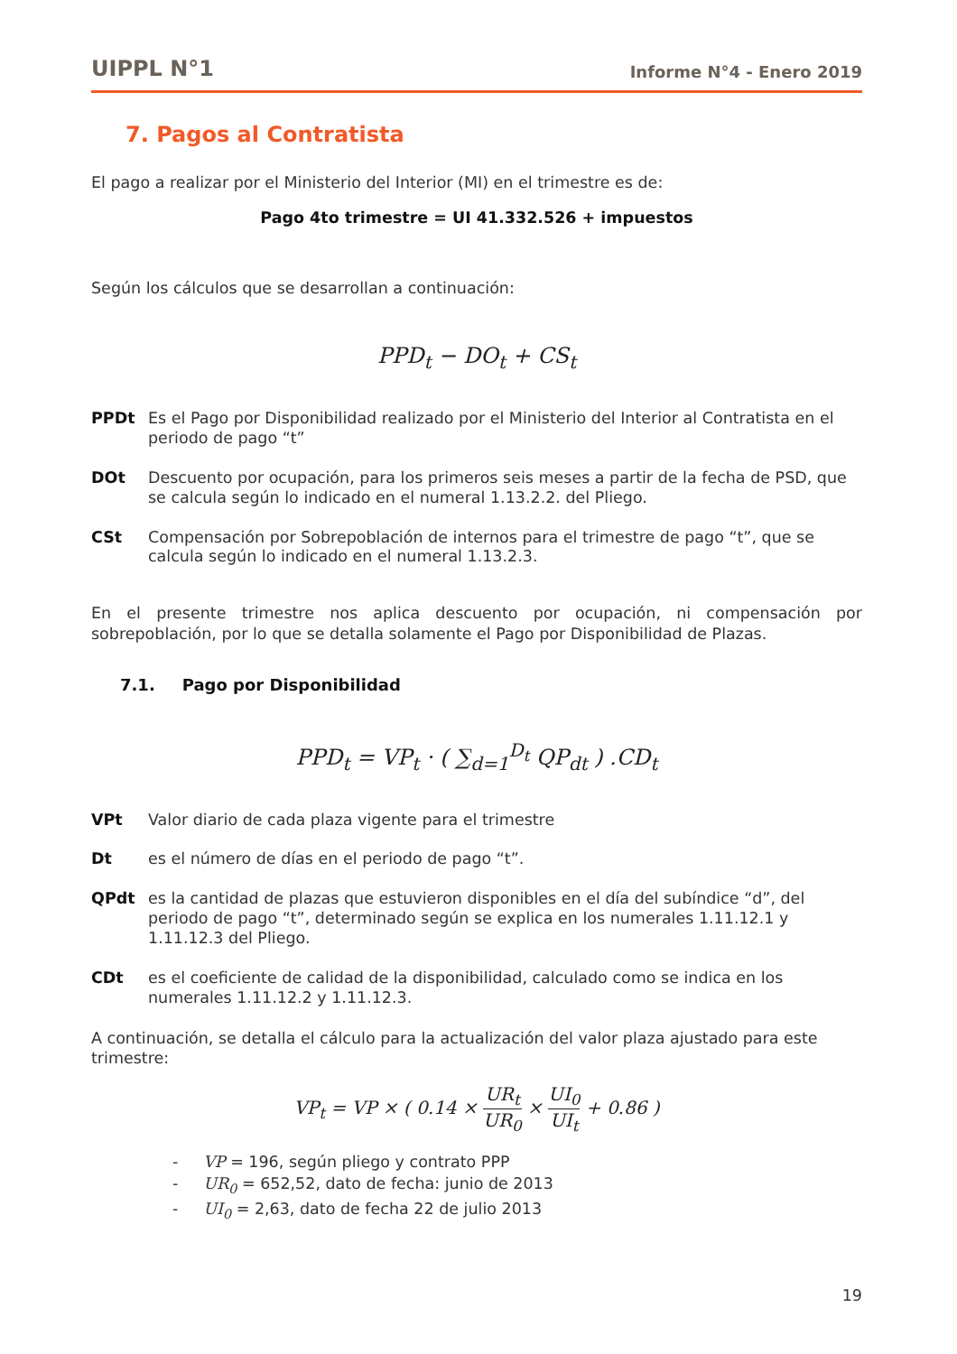UIPPL N°1 Informe N°4 - Enero 2019
7. Pagos al Contratista
El pago a realizar por el Ministerio del Interior (MI) en el trimestre es de:
Pago 4to trimestre = UI 41.332.526 + impuestos
Según los cálculos que se desarrollan a continuación:
PPD<sub>t</sub> − DO<sub>t</sub> + CS<sub>t</sub>
PPDt Es el Pago por Disponibilidad realizado por el Ministerio del Interior al Contratista en el periodo de pago “t”
DOt Descuento por ocupación, para los primeros seis meses a partir de la fecha de PSD, que se calcula según lo indicado en el numeral 1.13.2.2. del Pliego.
CSt Compensación por Sobrepoblación de internos para el trimestre de pago “t”, que se calcula según lo indicado en el numeral 1.13.2.3.
En el presente trimestre nos aplica descuento por ocupación, ni compensación por sobrepoblación, por lo que se detalla solamente el Pago por Disponibilidad de Plazas.
7.1. Pago por Disponibilidad
PPD<sub>t</sub> = VP<sub>t</sub> · ( ∑<sub>d=1</sub><sup>D<sub>t</sub></sup> QP<sub>dt</sub> ) .CD<sub>t</sub>
VPt Valor diario de cada plaza vigente para el trimestre
Dt es el número de días en el periodo de pago “t”.
QPdt es la cantidad de plazas que estuvieron disponibles en el día del subíndice “d”, del periodo de pago “t”, determinado según se explica en los numerales 1.11.12.1 y 1.11.12.3 del Pliego.
CDt es el coeficiente de calidad de la disponibilidad, calculado como se indica en los numerales 1.11.12.2 y 1.11.12.3.
A continuación, se detalla el cálculo para la actualización del valor plaza ajustado para este trimestre:
VP<sub>t</sub> = VP × ( 0.14 × UR<sub>t</sub> UR<sub>0</sub> × UI<sub>0</sub> UI<sub>t</sub> + 0.86 )
- VP = 196, según pliego y contrato PPP
- UR<sub>0</sub> = 652,52, dato de fecha: junio de 2013
- UI<sub>0</sub> = 2,63, dato de fecha 22 de julio 2013
19